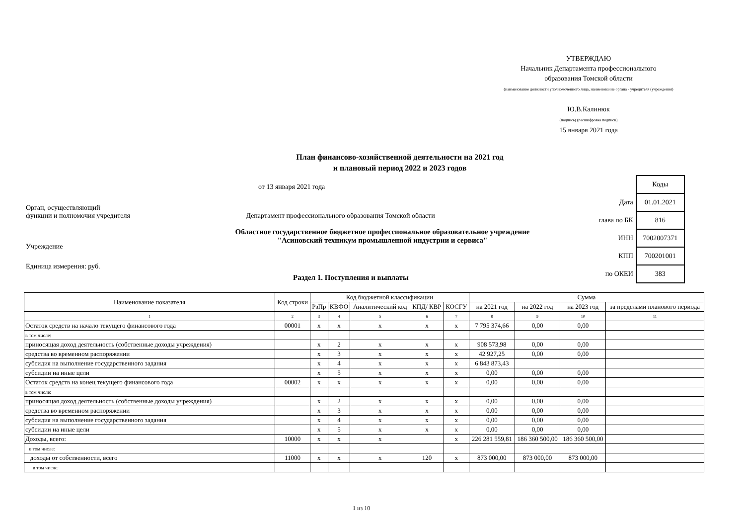УТВЕРЖДАЮ
Начальник Департамента профессионального
образования Томской области
(наименование должности уполномоченного лица, наименование органа - учредителя (учреждения)
Ю.В.Калинюк
(подпись) (расшифровка подписи)
15 января 2021 года
План финансово-хозяйственной деятельности на 2021 год
и плановый период 2022 и 2023 годов
от 13 января 2021 года
| | Коды |
| Дата | 01.01.2021 |
| глава по БК | 816 |
| ИНН | 7002007371 |
| КПП | 700201001 |
| по ОКЕИ | 383 |
Орган, осуществляющий
функции и полномочия учредителя Департамент профессионального образования Томской области
Областное государственное бюджетное профессиональное образовательное учреждение
"Асиновский техникум промышленной индустрии и сервиса"
Учреждение
Единица измерения: руб.
Раздел 1. Поступления и выплаты
| Наименование показателя | Код строки | Код бюджетной классификации | | | | | Сумма | | | |
| --- | --- | --- | --- | --- | --- | --- | --- | --- | --- | --- |
| | | РзПр | КВФО | Аналитический код | КПД/ КВР | КОСГУ | на 2021 год | на 2022 год | на 2023 год | за пределами планового периода |
| 1 | 2 | 3 | 4 | 5 | 6 | 7 | 8 | 9 | 10 | 11 |
| Остаток средств на начало текущего финансового года | 00001 | х | х | х | х | х | 7 795 374,66 | 0,00 | 0,00 | |
| в том числе: | | | | | | | | | | |
| приносящая доход деятельность (собственные доходы учреждения) | | х | 2 | х | х | х | 908 573,98 | 0,00 | 0,00 | |
| средства во временном распоряжении | | х | 3 | х | х | х | 42 927,25 | 0,00 | 0,00 | |
| субсидия на выполнение государственного задания | | х | 4 | х | х | х | 6 843 873,43 | | | |
| субсидии на иные цели | | х | 5 | х | х | х | 0,00 | 0,00 | 0,00 | |
| Остаток средств на конец текущего финансового года | 00002 | х | х | х | х | х | 0,00 | 0,00 | 0,00 | |
| в том числе: | | | | | | | | | | |
| приносящая доход деятельность (собственные доходы учреждения) | | х | 2 | х | х | х | 0,00 | 0,00 | 0,00 | |
| средства во временном распоряжении | | х | 3 | х | х | х | 0,00 | 0,00 | 0,00 | |
| субсидия на выполнение государственного задания | | х | 4 | х | х | х | 0,00 | 0,00 | 0,00 | |
| субсидии на иные цели | | х | 5 | х | х | х | 0,00 | 0,00 | 0,00 | |
| Доходы, всего: | 10000 | х | х | х | | х | 226 281 559,81 | 186 360 500,00 | 186 360 500,00 | |
| в том числе: | | | | | | | | | | |
| доходы от собственности, всего | 11000 | х | х | х | 120 | х | 873 000,00 | 873 000,00 | 873 000,00 | |
| в том числе: | | | | | | | | | | |
1 из 10